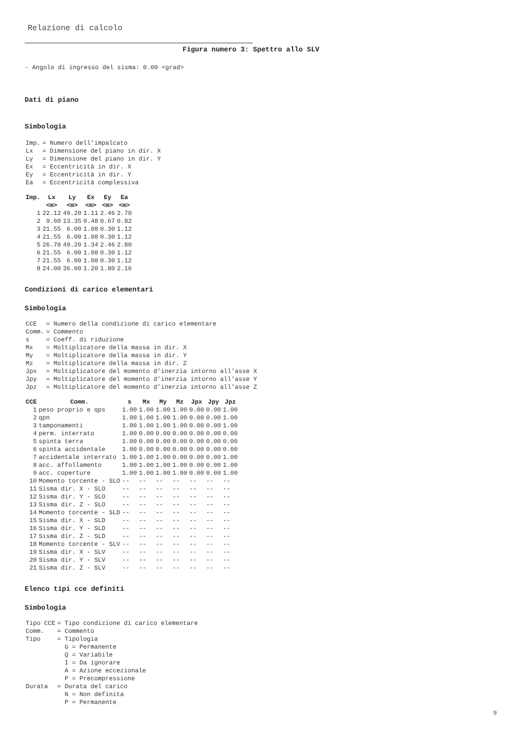Relazione di calcolo
Figura numero 3: Spettro allo SLV
- Angolo di ingresso del sisma: 0.00 <grad>
Dati di piano
Simbologia
| Imp. | = Numero dell'impalcato |
| Lx | = Dimensione del piano in dir. X |
| Ly | = Dimensione del piano in dir. Y |
| Ex | = Eccentricità in dir. X |
| Ey | = Eccentricità in dir. Y |
| Ea | = Eccentricità complessiva |
| Imp. | Lx | Ly | Ex | Ey | Ea |
| --- | --- | --- | --- | --- | --- |
| | <m> | <m> | <m> | <m> | <m> |
| 1 | 22.12 | 49.20 | 1.11 | 2.46 | 2.70 |
| 2 | 9.60 | 13.35 | 0.48 | 0.67 | 0.82 |
| 3 | 21.55 | 6.00 | 1.08 | 0.30 | 1.12 |
| 4 | 21.55 | 6.00 | 1.08 | 0.30 | 1.12 |
| 5 | 26.70 | 49.20 | 1.34 | 2.46 | 2.80 |
| 6 | 21.55 | 6.00 | 1.08 | 0.30 | 1.12 |
| 7 | 21.55 | 6.00 | 1.08 | 0.30 | 1.12 |
| 8 | 24.00 | 36.00 | 1.20 | 1.80 | 2.16 |
Condizioni di carico elementari
Simbologia
| CCE | = Numero della condizione di carico elementare |
| Comm. | = Commento |
| s | = Coeff. di riduzione |
| Mx | = Moltiplicatore della massa in dir. X |
| My | = Moltiplicatore della massa in dir. Y |
| Mz | = Moltiplicatore della massa in dir. Z |
| Jpx | = Moltiplicatore del momento d'inerzia intorno all'asse X |
| Jpy | = Moltiplicatore del momento d'inerzia intorno all'asse Y |
| Jpz | = Moltiplicatore del momento d'inerzia intorno all'asse Z |
| CCE | Comm. | s | Mx | My | Mz | Jpx | Jpy | Jpz |
| --- | --- | --- | --- | --- | --- | --- | --- | --- |
| 1 | peso proprio e qps | 1.00 | 1.00 | 1.00 | 1.00 | 0.00 | 0.00 | 1.00 |
| 2 | qpn | 1.00 | 1.00 | 1.00 | 1.00 | 0.00 | 0.00 | 1.00 |
| 3 | tamponamenti | 1.00 | 1.00 | 1.00 | 1.00 | 0.00 | 0.00 | 1.00 |
| 4 | perm. interrato | 1.00 | 0.00 | 0.00 | 0.00 | 0.00 | 0.00 | 0.00 |
| 5 | spinta terra | 1.00 | 0.00 | 0.00 | 0.00 | 0.00 | 0.00 | 0.00 |
| 6 | spinta accidentale | 1.00 | 0.00 | 0.00 | 0.00 | 0.00 | 0.00 | 0.00 |
| 7 | accidentale interrato | 1.00 | 1.00 | 1.00 | 0.00 | 0.00 | 0.00 | 1.00 |
| 8 | acc. affollamento | 1.00 | 1.00 | 1.00 | 1.00 | 0.00 | 0.00 | 1.00 |
| 9 | acc. coperture | 1.00 | 1.00 | 1.00 | 1.00 | 0.00 | 0.00 | 1.00 |
| 10 | Momento torcente - SLO | -- | -- | -- | -- | -- | -- | -- |
| 11 | Sisma dir. X - SLO | -- | -- | -- | -- | -- | -- | -- |
| 12 | Sisma dir. Y - SLO | -- | -- | -- | -- | -- | -- | -- |
| 13 | Sisma dir. Z - SLO | -- | -- | -- | -- | -- | -- | -- |
| 14 | Momento torcente - SLD | -- | -- | -- | -- | -- | -- | -- |
| 15 | Sisma dir. X - SLD | -- | -- | -- | -- | -- | -- | -- |
| 16 | Sisma dir. Y - SLD | -- | -- | -- | -- | -- | -- | -- |
| 17 | Sisma dir. Z - SLD | -- | -- | -- | -- | -- | -- | -- |
| 18 | Momento torcente - SLV | -- | -- | -- | -- | -- | -- | -- |
| 19 | Sisma dir. X - SLV | -- | -- | -- | -- | -- | -- | -- |
| 20 | Sisma dir. Y - SLV | -- | -- | -- | -- | -- | -- | -- |
| 21 | Sisma dir. Z - SLV | -- | -- | -- | -- | -- | -- | -- |
Elenco tipi cce definiti
Simbologia
| Tipo CCE | = Tipo condizione di carico elementare |
| Comm. | = Commento |
| Tipo | = Tipologia |
| | G = Permanente |
| | Q = Variabile |
| | I = Da ignorare |
| | A = Azione eccezionale |
| | P = Precompressione |
| Durata | = Durata del carico |
| | N = Non definita |
| | P = Permanente |
9